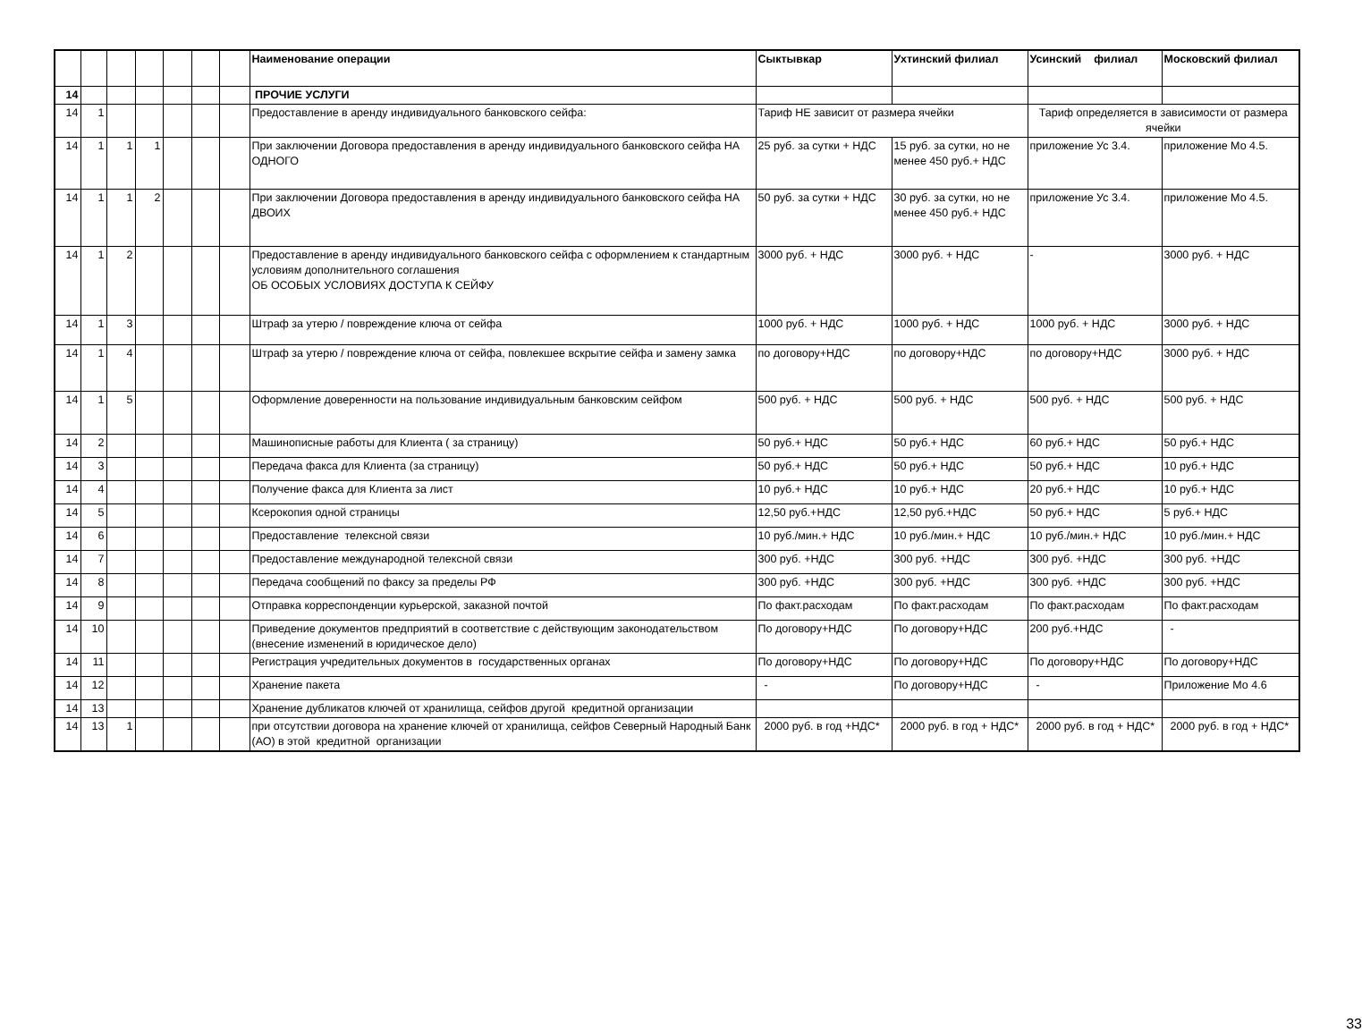| | | | | | | | Наименование операции | Сыктывкар | Ухтинский филиал | Усинский филиал | Московский филиал |
| 14 | | | | | | | ПРОЧИЕ УСЛУГИ | | | | |
| 14 | 1 | | | | | | Предоставление в аренду индивидуального банковского сейфа: | Тариф НЕ зависит от размера ячейки | | Тариф определяется в зависимости от размера ячейки | |
| 14 | 1 | 1 | 1 | | | | При заключении Договора предоставления в аренду индивидуального банковского сейфа НА ОДНОГО | 25 руб. за сутки + НДС | 15 руб. за сутки, но не менее 450 руб.+ НДС | приложение Ус 3.4. | приложение Мо 4.5. |
| 14 | 1 | 1 | 2 | | | | При заключении Договора предоставления в аренду индивидуального банковского сейфа НА ДВОИХ | 50 руб. за сутки + НДС | 30 руб. за сутки, но не менее 450 руб.+ НДС | приложение Ус 3.4. | приложение Мо 4.5. |
| 14 | 1 | 2 | | | | | Предоставление в аренду индивидуального банковского сейфа с оформлением к стандартным условиям дополнительного соглашения ОБ ОСОБЫХ УСЛОВИЯХ ДОСТУПА К СЕЙФУ | 3000 руб. + НДС | 3000 руб. + НДС | - | 3000 руб. + НДС |
| 14 | 1 | 3 | | | | | Штраф за утерю / повреждение ключа от сейфа | 1000 руб. + НДС | 1000 руб. + НДС | 1000 руб. + НДС | 3000 руб. + НДС |
| 14 | 1 | 4 | | | | | Штраф за утерю / повреждение ключа от сейфа, повлекшее вскрытие сейфа и замену замка | по договору+НДС | по договору+НДС | по договору+НДС | 3000 руб. + НДС |
| 14 | 1 | 5 | | | | | Оформление доверенности на пользование индивидуальным банковским сейфом | 500 руб. + НДС | 500 руб. + НДС | 500 руб. + НДС | 500 руб. + НДС |
| 14 | 2 | | | | | | Машинописные работы для Клиента ( за страницу) | 50 руб.+ НДС | 50 руб.+ НДС | 60 руб.+ НДС | 50 руб.+ НДС |
| 14 | 3 | | | | | | Передача факса для Клиента (за страницу) | 50 руб.+ НДС | 50 руб.+ НДС | 50 руб.+ НДС | 10 руб.+ НДС |
| 14 | 4 | | | | | | Получение факса для Клиента за лист | 10 руб.+ НДС | 10 руб.+ НДС | 20 руб.+ НДС | 10 руб.+ НДС |
| 14 | 5 | | | | | | Ксерокопия одной страницы | 12,50 руб.+НДС | 12,50 руб.+НДС | 50 руб.+ НДС | 5 руб.+ НДС |
| 14 | 6 | | | | | | Предоставление телексной связи | 10 руб./мин.+ НДС | 10 руб./мин.+ НДС | 10 руб./мин.+ НДС | 10 руб./мин.+ НДС |
| 14 | 7 | | | | | | Предоставление международной телексной связи | 300 руб. +НДС | 300 руб. +НДС | 300 руб. +НДС | 300 руб. +НДС |
| 14 | 8 | | | | | | Передача сообщений по факсу за пределы РФ | 300 руб. +НДС | 300 руб. +НДС | 300 руб. +НДС | 300 руб. +НДС |
| 14 | 9 | | | | | | Отправка корреспонденции курьерской, заказной почтой | По факт.расходам | По факт.расходам | По факт.расходам | По факт.расходам |
| 14 | 10 | | | | | | Приведение документов предприятий в соответствие с действующим законодательством (внесение изменений в юридическое дело) | По договору+НДС | По договору+НДС | 200 руб.+НДС | - |
| 14 | 11 | | | | | | Регистрация учредительных документов в государственных органах | По договору+НДС | По договору+НДС | По договору+НДС | По договору+НДС |
| 14 | 12 | | | | | | Хранение пакета | - | По договору+НДС | - | Приложение Мо 4.6 |
| 14 | 13 | | | | | | Хранение дубликатов ключей от хранилища, сейфов другой кредитной организации | | | | |
| 14 | 13 | 1 | | | | | при отсутствии договора на хранение ключей от хранилища, сейфов Северный Народный Банк (АО) в этой кредитной организации | 2000 руб. в год +НДС* | 2000 руб. в год + НДС* | 2000 руб. в год + НДС* | 2000 руб. в год + НДС* |
33